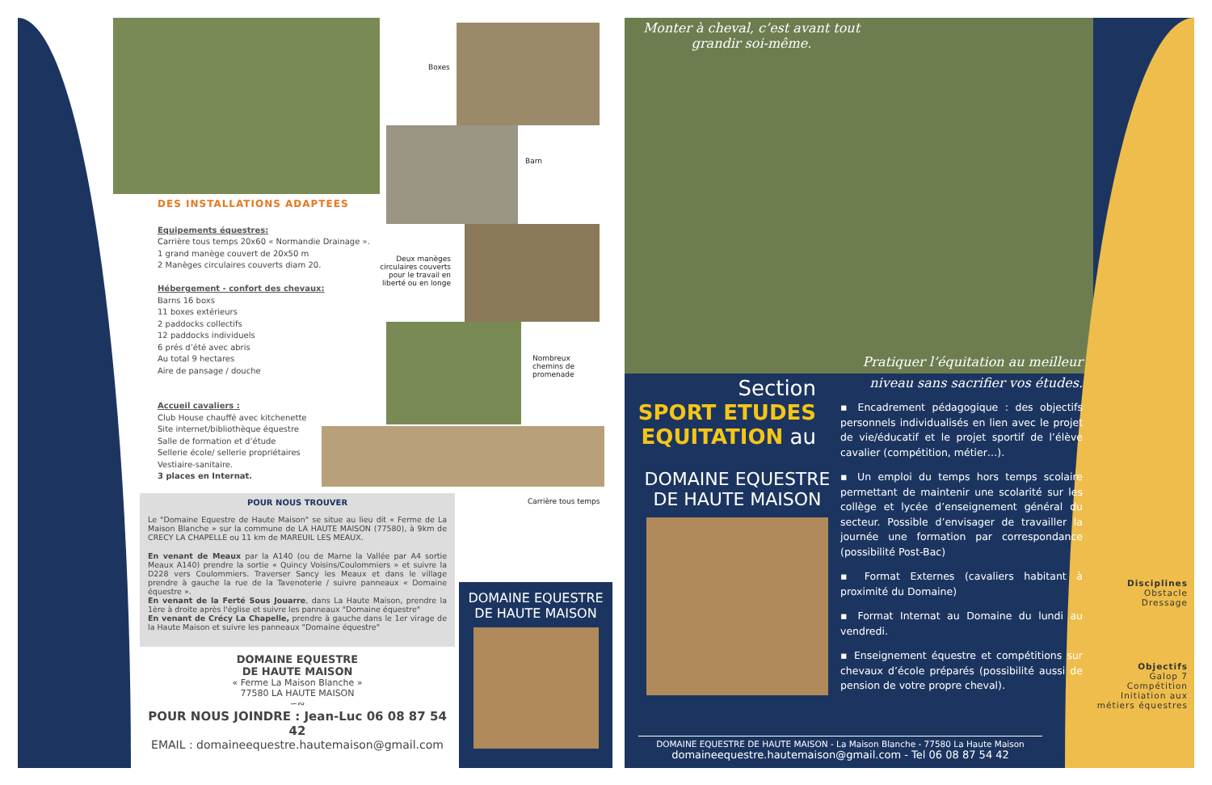Boxes
Barn
Deux manèges circulaires couverts pour le travail en liberté ou en longe
Nombreux
chemins de
promenade
Carrière tous temps
DES INSTALLATIONS ADAPTEES
Equipements équestres:
Carrière tous temps 20x60 « Normandie Drainage ».
1 grand manège couvert de 20x50 m
2 Manèges circulaires couverts diam 20.
Hébergement - confort des chevaux:
Barns 16 boxs
11 boxes extérieurs
2 paddocks collectifs
12 paddocks individuels
6 prés d’été avec abris
Au total 9 hectares
Aire de pansage / douche
Accueil cavaliers :
Club House chauffé avec kitchenette
Site internet/bibliothèque équestre
Salle de formation et d’étude
Sellerie école/ sellerie propriétaires
Vestiaire-sanitaire.
3 places en Internat.
POUR NOUS TROUVER
Le "Domaine Equestre de Haute Maison" se situe au lieu dit « Ferme de La Maison Blanche » sur la commune de LA HAUTE MAISON (77580), à 9km de CRECY LA CHAPELLE ou 11 km de MAREUIL LES MEAUX.
En venant de Meaux par la A140 (ou de Marne la Vallée par A4 sortie Meaux A140) prendre la sortie « Quincy Voisins/Coulommiers » et suivre la D228 vers Coulommiers. Traverser Sancy les Meaux et dans le village prendre à gauche la rue de la Tavenoterie / suivre panneaux « Domaine équestre ».
En venant de la Ferté Sous Jouarre, dans La Haute Maison, prendre la 1ère à droite après l'église et suivre les panneaux "Domaine équestre"
En venant de Crécy La Chapelle, prendre à gauche dans le 1er virage de la Haute Maison et suivre les panneaux "Domaine équestre"
DOMAINE EQUESTRE
DE HAUTE MAISON
« Ferme La Maison Blanche »
77580 LA HAUTE MAISON
∽∾
POUR NOUS JOINDRE : Jean-Luc 06 08 87 54 42
EMAIL : domaineequestre.hautemaison@gmail.com
DOMAINE EQUESTRE
DE HAUTE MAISON
Monter à cheval, c’est avant tout grandir soi-même.
Section
SPORT ETUDES EQUITATION au
DOMAINE EQUESTRE
DE HAUTE MAISON
Pratiquer l’équitation au meilleur niveau sans sacrifier vos études.
▪ Encadrement pédagogique : des objectifs personnels individualisés en lien avec le projet de vie/éducatif et le projet sportif de l’élève cavalier (compétition, métier…).
▪ Un emploi du temps hors temps scolaire permettant de maintenir une scolarité sur les collège et lycée d’enseignement général du secteur. Possible d’envisager de travailler la journée une formation par correspondance (possibilité Post-Bac)
▪ Format Externes (cavaliers habitant à proximité du Domaine)
▪ Format Internat au Domaine du lundi au vendredi.
▪ Enseignement équestre et compétitions sur chevaux d’école préparés (possibilité aussi de pension de votre propre cheval).
Disciplines
Obstacle
Dressage
Objectifs
Galop 7
Compétition
Initiation aux métiers équestres
DOMAINE EQUESTRE DE HAUTE MAISON - La Maison Blanche - 77580 La Haute Maison
domaineequestre.hautemaison@gmail.com - Tel 06 08 87 54 42